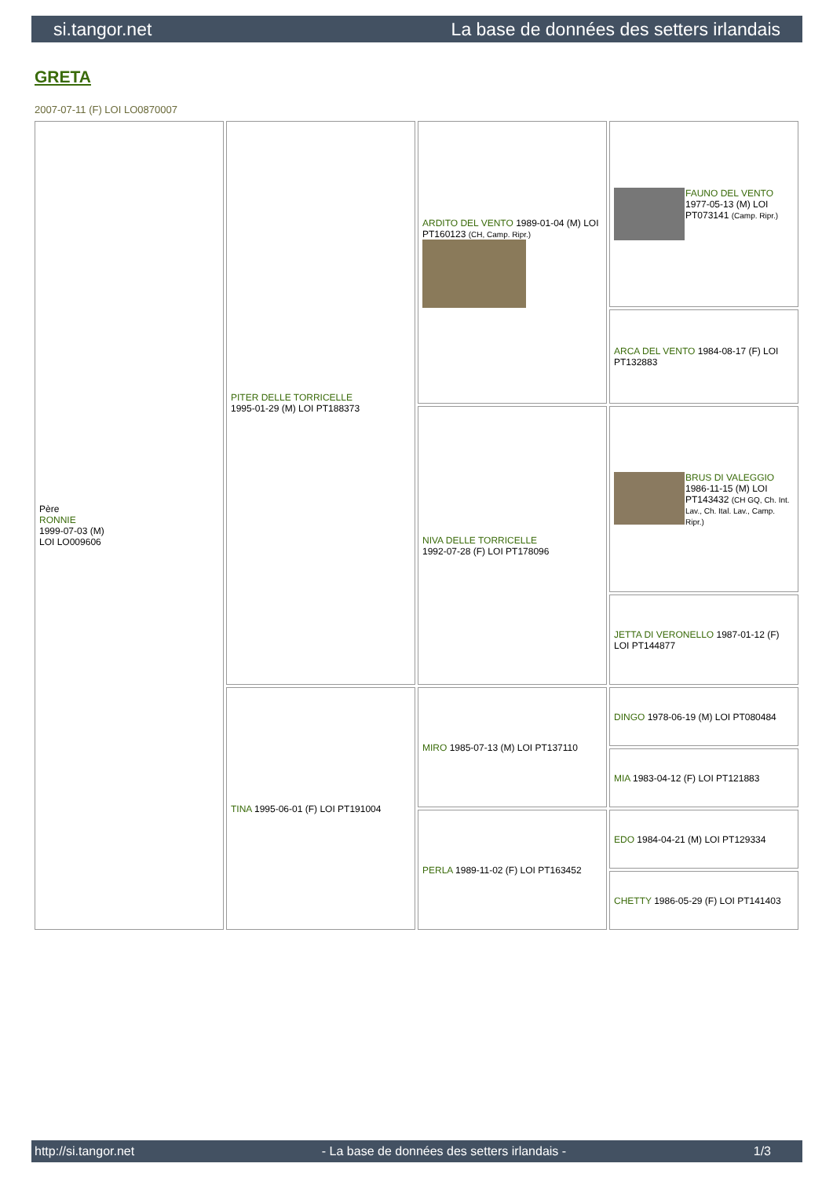si.tangor.net La base de données des setters irlandais
GRETA
2007-07-11 (F) LOI LO0870007
| Père RONNIE 1999-07-03 (M) LOI LO009606 | PITER DELLE TORRICELLE 1995-01-29 (M) LOI PT188373 | ARDITO DEL VENTO 1989-01-04 (M) LOI PT160123 (CH, Camp. Ripr.) | FAUNO DEL VENTO 1977-05-13 (M) LOI PT073141 (Camp. Ripr.) |
| | | | ARCA DEL VENTO 1984-08-17 (F) LOI PT132883 |
| | | NIVA DELLE TORRICELLE 1992-07-28 (F) LOI PT178096 | BRUS DI VALEGGIO 1986-11-15 (M) LOI PT143432 (CH GQ, Ch. Int. Lav., Ch. Ital. Lav., Camp. Ripr.) |
| | | | JETTA DI VERONELLO 1987-01-12 (F) LOI PT144877 |
| | TINA 1995-06-01 (F) LOI PT191004 | MIRO 1985-07-13 (M) LOI PT137110 | DINGO 1978-06-19 (M) LOI PT080484 |
| | | | MIA 1983-04-12 (F) LOI PT121883 |
| | | PERLA 1989-11-02 (F) LOI PT163452 | EDO 1984-04-21 (M) LOI PT129334 |
| | | | CHETTY 1986-05-29 (F) LOI PT141403 |
http://si.tangor.net - La base de données des setters irlandais - 1/3